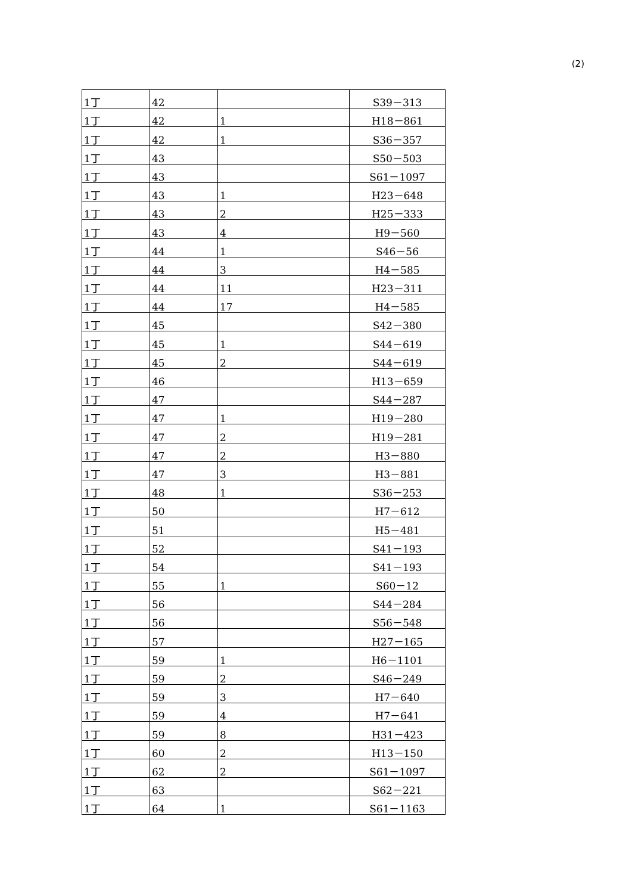(2)
| 1丁 | 42 | | S39－313 |
| 1丁 | 42 | 1 | H18－861 |
| 1丁 | 42 | 1 | S36－357 |
| 1丁 | 43 | | S50－503 |
| 1丁 | 43 | | S61－1097 |
| 1丁 | 43 | 1 | H23－648 |
| 1丁 | 43 | 2 | H25－333 |
| 1丁 | 43 | 4 | H9－560 |
| 1丁 | 44 | 1 | S46－56 |
| 1丁 | 44 | 3 | H4－585 |
| 1丁 | 44 | 11 | H23－311 |
| 1丁 | 44 | 17 | H4－585 |
| 1丁 | 45 | | S42－380 |
| 1丁 | 45 | 1 | S44－619 |
| 1丁 | 45 | 2 | S44－619 |
| 1丁 | 46 | | H13－659 |
| 1丁 | 47 | | S44－287 |
| 1丁 | 47 | 1 | H19－280 |
| 1丁 | 47 | 2 | H19－281 |
| 1丁 | 47 | 2 | H3－880 |
| 1丁 | 47 | 3 | H3－881 |
| 1丁 | 48 | 1 | S36－253 |
| 1丁 | 50 | | H7－612 |
| 1丁 | 51 | | H5－481 |
| 1丁 | 52 | | S41－193 |
| 1丁 | 54 | | S41－193 |
| 1丁 | 55 | 1 | S60－12 |
| 1丁 | 56 | | S44－284 |
| 1丁 | 56 | | S56－548 |
| 1丁 | 57 | | H27－165 |
| 1丁 | 59 | 1 | H6－1101 |
| 1丁 | 59 | 2 | S46－249 |
| 1丁 | 59 | 3 | H7－640 |
| 1丁 | 59 | 4 | H7－641 |
| 1丁 | 59 | 8 | H31－423 |
| 1丁 | 60 | 2 | H13－150 |
| 1丁 | 62 | 2 | S61－1097 |
| 1丁 | 63 | | S62－221 |
| 1丁 | 64 | 1 | S61－1163 |